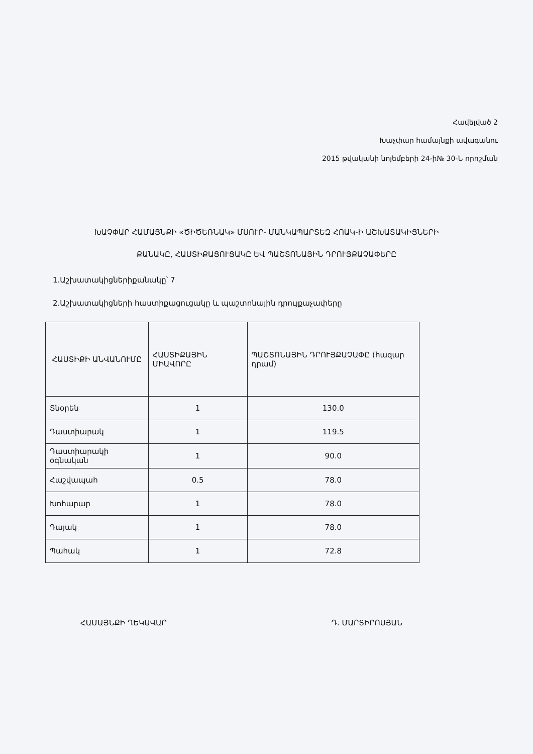Հավելված 2
Խաչփար համայնքի ավագանու
2015 թվականի նոյեմբերի 24-ի№ 30-Ն որոշման
ԽԱՉՓԱՐ ՀԱՄԱՅՆՔԻ «ԾԻԾԵՌՆԱԿ» ՄՍՈՒՐ- ՄԱՆԿԱՊԱՐՏԵԶ ՀՈԱԿ-Ի ԱՇԽԱՏԱԿԻՑՆԵՐԻ ՔԱՆԱԿԸ, ՀԱՍՏԻՔԱՑՈՒՑԱԿԸ ԵՎ ՊԱՇՏՈՆԱՅԻՆ ԴՐՈՒՅՔԱՉԱՓԵՐԸ
1.Աշխատակիցներիքանակը՝ 7
2.Աշխատակիցների հաստիքացուցակը և պաշտոնային դրույքաչափերը
| ՀԱՍՏԻՔԻ ԱՆՎԱՆՈՒՄԸ | ՀԱՍՏԻՔԱՅԻՆ ՄԻԱՎՈՐԸ | ՊԱՇՏՈՆԱՅԻՆ ԴՐՈՒՅՔԱՉԱՓԸ (հազար դրամ) |
| --- | --- | --- |
| Տնօրեն | 1 | 130.0 |
| Դաստիարակ | 1 | 119.5 |
| Դաստիարակի օգնական | 1 | 90.0 |
| Հաշվապահ | 0.5 | 78.0 |
| Խոհարար | 1 | 78.0 |
| Դայակ | 1 | 78.0 |
| Պահակ | 1 | 72.8 |
ՀԱՄԱՅՆՔԻ ՂԵԿԱՎԱՐ Դ. ՄԱՐՏԻՐՈՍՅԱՆ